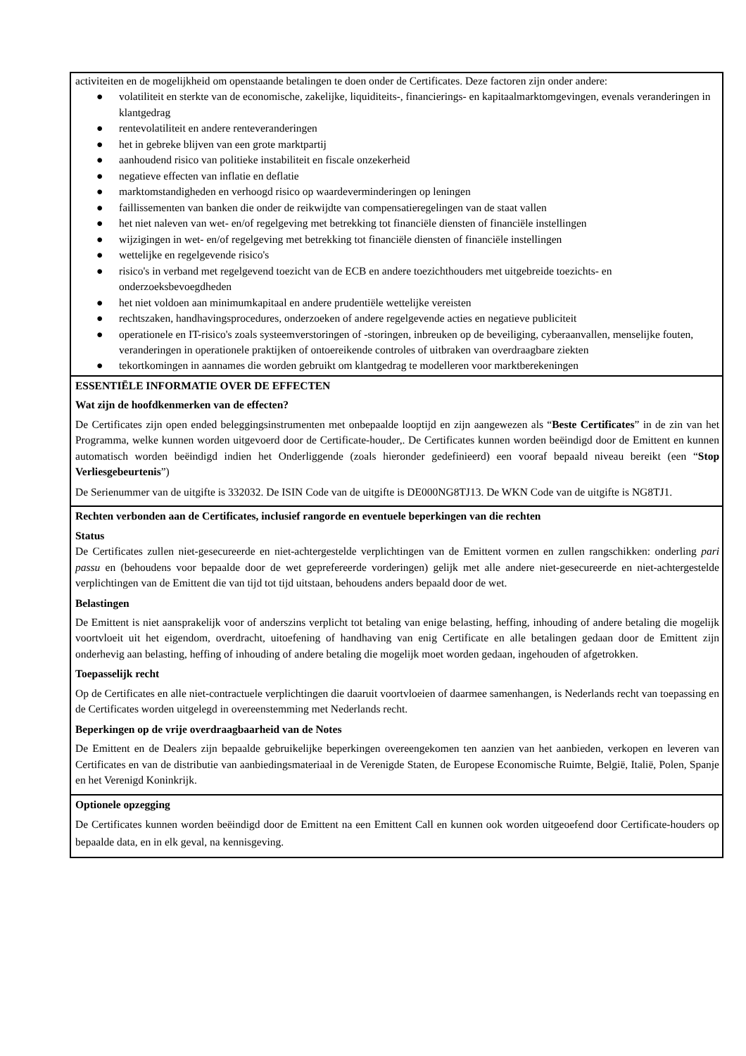activiteiten en de mogelijkheid om openstaande betalingen te doen onder de Certificates. Deze factoren zijn onder andere:
● volatiliteit en sterkte van de economische, zakelijke, liquiditeits-, financierings- en kapitaalmarktomgevingen, evenals veranderingen in klantgedrag
● rentevolatiliteit en andere renteveranderingen
● het in gebreke blijven van een grote marktpartij
● aanhoudend risico van politieke instabiliteit en fiscale onzekerheid
● negatieve effecten van inflatie en deflatie
● marktomstandigheden en verhoogd risico op waardeverminderingen op leningen
● faillissementen van banken die onder de reikwijdte van compensatieregelingen van de staat vallen
● het niet naleven van wet- en/of regelgeving met betrekking tot financiële diensten of financiële instellingen
● wijzigingen in wet- en/of regelgeving met betrekking tot financiële diensten of financiële instellingen
● wettelijke en regelgevende risico's
● risico's in verband met regelgevend toezicht van de ECB en andere toezichthouders met uitgebreide toezichts- en onderzoeksbevoegdheden
● het niet voldoen aan minimumkapitaal en andere prudentiële wettelijke vereisten
● rechtszaken, handhavingsprocedures, onderzoeken of andere regelgevende acties en negatieve publiciteit
● operationele en IT-risico's zoals systeemverstoringen of -storingen, inbreuken op de beveiliging, cyberaanvallen, menselijke fouten, veranderingen in operationele praktijken of ontoereikende controles of uitbraken van overdraagbare ziekten
● tekortkomingen in aannames die worden gebruikt om klantgedrag te modelleren voor marktberekeningen
ESSENTIËLE INFORMATIE OVER DE EFFECTEN
Wat zijn de hoofdkenmerken van de effecten?
De Certificates zijn open ended beleggingsinstrumenten met onbepaalde looptijd en zijn aangewezen als “Beste Certificates” in de zin van het Programma, welke kunnen worden uitgevoerd door de Certificate-houder,. De Certificates kunnen worden beëindigd door de Emittent en kunnen automatisch worden beëindigd indien het Onderliggende (zoals hieronder gedefinieerd) een vooraf bepaald niveau bereikt (een “Stop Verliesgebeurtenis”)
De Serienummer van de uitgifte is 332032. De ISIN Code van de uitgifte is DE000NG8TJ13. De WKN Code van de uitgifte is NG8TJ1.
Rechten verbonden aan de Certificates, inclusief rangorde en eventuele beperkingen van die rechten
Status
De Certificates zullen niet-gesecureerde en niet-achtergestelde verplichtingen van de Emittent vormen en zullen rangschikken: onderling pari passu en (behoudens voor bepaalde door de wet geprefereerde vorderingen) gelijk met alle andere niet-gesecureerde en niet-achtergestelde verplichtingen van de Emittent die van tijd tot tijd uitstaan, behoudens anders bepaald door de wet.
Belastingen
De Emittent is niet aansprakelijk voor of anderszins verplicht tot betaling van enige belasting, heffing, inhouding of andere betaling die mogelijk voortvloeit uit het eigendom, overdracht, uitoefening of handhaving van enig Certificate en alle betalingen gedaan door de Emittent zijn onderhevig aan belasting, heffing of inhouding of andere betaling die mogelijk moet worden gedaan, ingehouden of afgetrokken.
Toepasselijk recht
Op de Certificates en alle niet-contractuele verplichtingen die daaruit voortvloeien of daarmee samenhangen, is Nederlands recht van toepassing en de Certificates worden uitgelegd in overeenstemming met Nederlands recht.
Beperkingen op de vrije overdraagbaarheid van de Notes
De Emittent en de Dealers zijn bepaalde gebruikelijke beperkingen overeengekomen ten aanzien van het aanbieden, verkopen en leveren van Certificates en van de distributie van aanbiedingsmateriaal in de Verenigde Staten, de Europese Economische Ruimte, België, Italië, Polen, Spanje en het Verenigd Koninkrijk.
Optionele opzegging
De Certificates kunnen worden beëindigd door de Emittent na een Emittent Call en kunnen ook worden uitgeoefend door Certificate-houders op bepaalde data, en in elk geval, na kennisgeving.